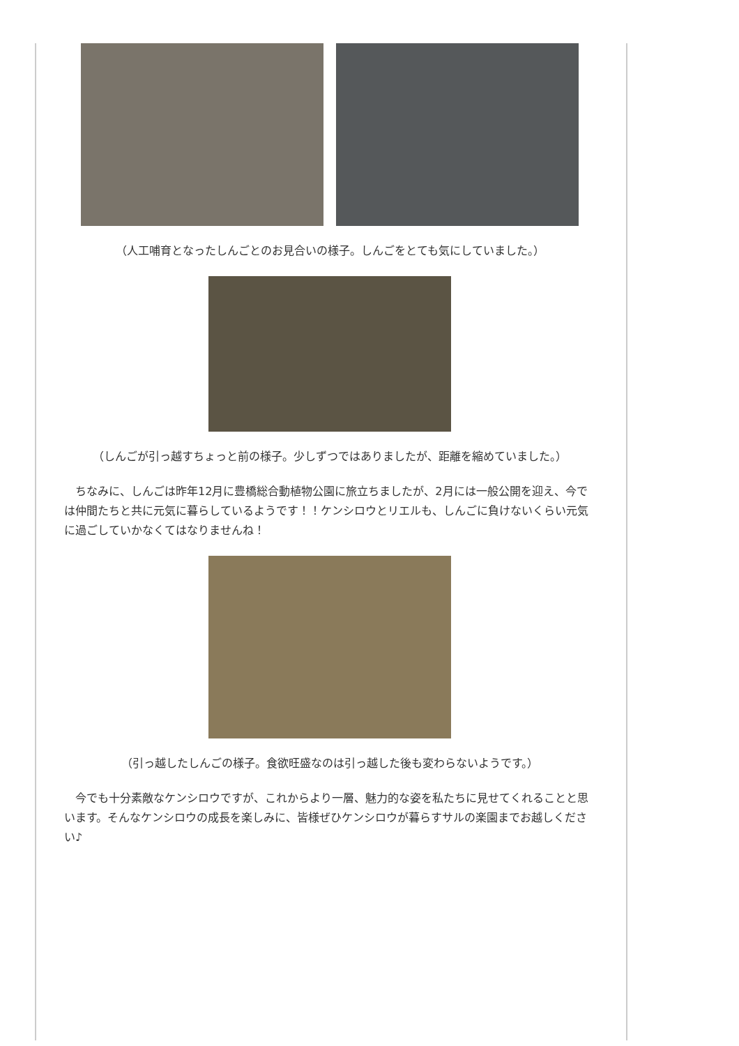（人工哺育となったしんごとのお見合いの様子。しんごをとても気にしていました。）
（しんごが引っ越すちょっと前の様子。少しずつではありましたが、距離を縮めていました。）
ちなみに、しんごは昨年12月に豊橋総合動植物公園に旅立ちましたが、2月には一般公開を迎え、今では仲間たちと共に元気に暮らしているようです！！ケンシロウとリエルも、しんごに負けないくらい元気に過ごしていかなくてはなりませんね！
（引っ越したしんごの様子。食欲旺盛なのは引っ越した後も変わらないようです。）
今でも十分素敵なケンシロウですが、これからより一層、魅力的な姿を私たちに見せてくれることと思います。そんなケンシロウの成長を楽しみに、皆様ぜひケンシロウが暮らすサルの楽園までお越しください♪